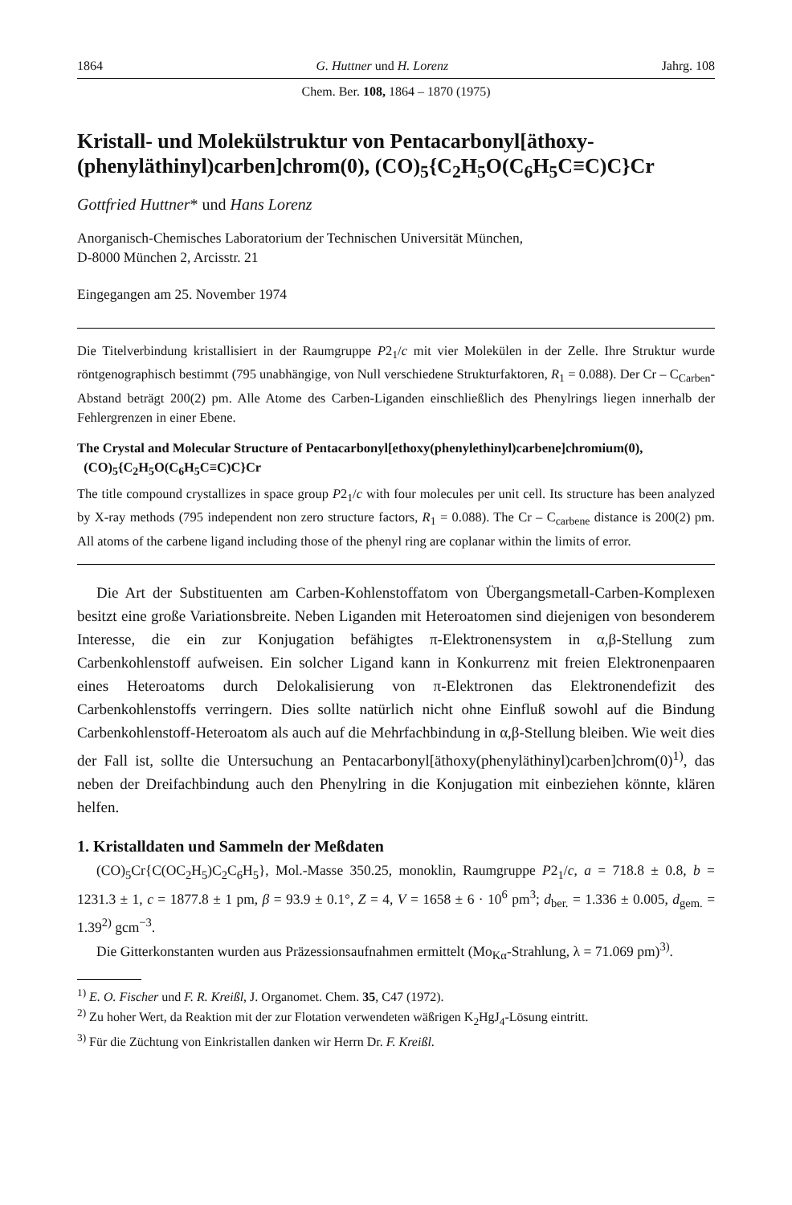1864 G. Huttner und H. Lorenz Jahrg. 108
Chem. Ber. 108, 1864 – 1870 (1975)
Kristall- und Molekülstruktur von Pentacarbonyl[äthoxy-(phenyläthinyl)carben]chrom(0), (CO)<sub>5</sub>{C<sub>2</sub>H<sub>5</sub>O(C<sub>6</sub>H<sub>5</sub>C≡C)C}Cr
Gottfried Huttner* und Hans Lorenz
Anorganisch-Chemisches Laboratorium der Technischen Universität München,
D-8000 München 2, Arcisstr. 21
Eingegangen am 25. November 1974
Die Titelverbindung kristallisiert in der Raumgruppe P2<sub>1</sub>/c mit vier Molekülen in der Zelle. Ihre Struktur wurde röntgenographisch bestimmt (795 unabhängige, von Null verschiedene Strukturfaktoren, R<sub>1</sub> = 0.088). Der Cr – C<sub>Carben</sub>-Abstand beträgt 200(2) pm. Alle Atome des Carben-Liganden einschließlich des Phenylrings liegen innerhalb der Fehlergrenzen in einer Ebene.
The Crystal and Molecular Structure of Pentacarbonyl[ethoxy(phenylethinyl)carbene]chromium(0),
(CO)<sub>5</sub>{C<sub>2</sub>H<sub>5</sub>O(C<sub>6</sub>H<sub>5</sub>C≡C)C}Cr
The title compound crystallizes in space group P2<sub>1</sub>/c with four molecules per unit cell. Its structure has been analyzed by X-ray methods (795 independent non zero structure factors, R<sub>1</sub> = 0.088). The Cr – C<sub>carbene</sub> distance is 200(2) pm. All atoms of the carbene ligand including those of the phenyl ring are coplanar within the limits of error.
Die Art der Substituenten am Carben-Kohlenstoffatom von Übergangsmetall-Carben-Komplexen besitzt eine große Variationsbreite. Neben Liganden mit Heteroatomen sind diejenigen von besonderem Interesse, die ein zur Konjugation befähigtes π-Elektronensystem in α,β-Stellung zum Carbenkohlenstoff aufweisen. Ein solcher Ligand kann in Konkurrenz mit freien Elektronenpaaren eines Heteroatoms durch Delokalisierung von π-Elektronen das Elektronendefizit des Carbenkohlenstoffs verringern. Dies sollte natürlich nicht ohne Einfluß sowohl auf die Bindung Carbenkohlenstoff-Heteroatom als auch auf die Mehrfachbindung in α,β-Stellung bleiben. Wie weit dies der Fall ist, sollte die Untersuchung an Pentacarbonyl[äthoxy(phenyläthinyl)carben]chrom(0)<sup>1)</sup>, das neben der Dreifachbindung auch den Phenylring in die Konjugation mit einbeziehen könnte, klären helfen.
1. Kristalldaten und Sammeln der Meßdaten
(CO)<sub>5</sub>Cr{C(OC<sub>2</sub>H<sub>5</sub>)C<sub>2</sub>C<sub>6</sub>H<sub>5</sub>}, Mol.-Masse 350.25, monoklin, Raumgruppe P2<sub>1</sub>/c, a = 718.8 ± 0.8, b = 1231.3 ± 1, c = 1877.8 ± 1 pm, β = 93.9 ± 0.1°, Z = 4, V = 1658 ± 6 · 10<sup>6</sup> pm<sup>3</sup>; d<sub>ber.</sub> = 1.336 ± 0.005, d<sub>gem.</sub> = 1.39<sup>2)</sup> gcm<sup>−3</sup>.
Die Gitterkonstanten wurden aus Präzessionsaufnahmen ermittelt (Mo<sub>Kα</sub>-Strahlung, λ = 71.069 pm)<sup>3)</sup>.
<sup>1)</sup> E. O. Fischer und F. R. Kreißl, J. Organomet. Chem. 35, C47 (1972).
<sup>2)</sup> Zu hoher Wert, da Reaktion mit der zur Flotation verwendeten wäßrigen K<sub>2</sub>HgJ<sub>4</sub>-Lösung eintritt.
<sup>3)</sup> Für die Züchtung von Einkristallen danken wir Herrn Dr. F. Kreißl.